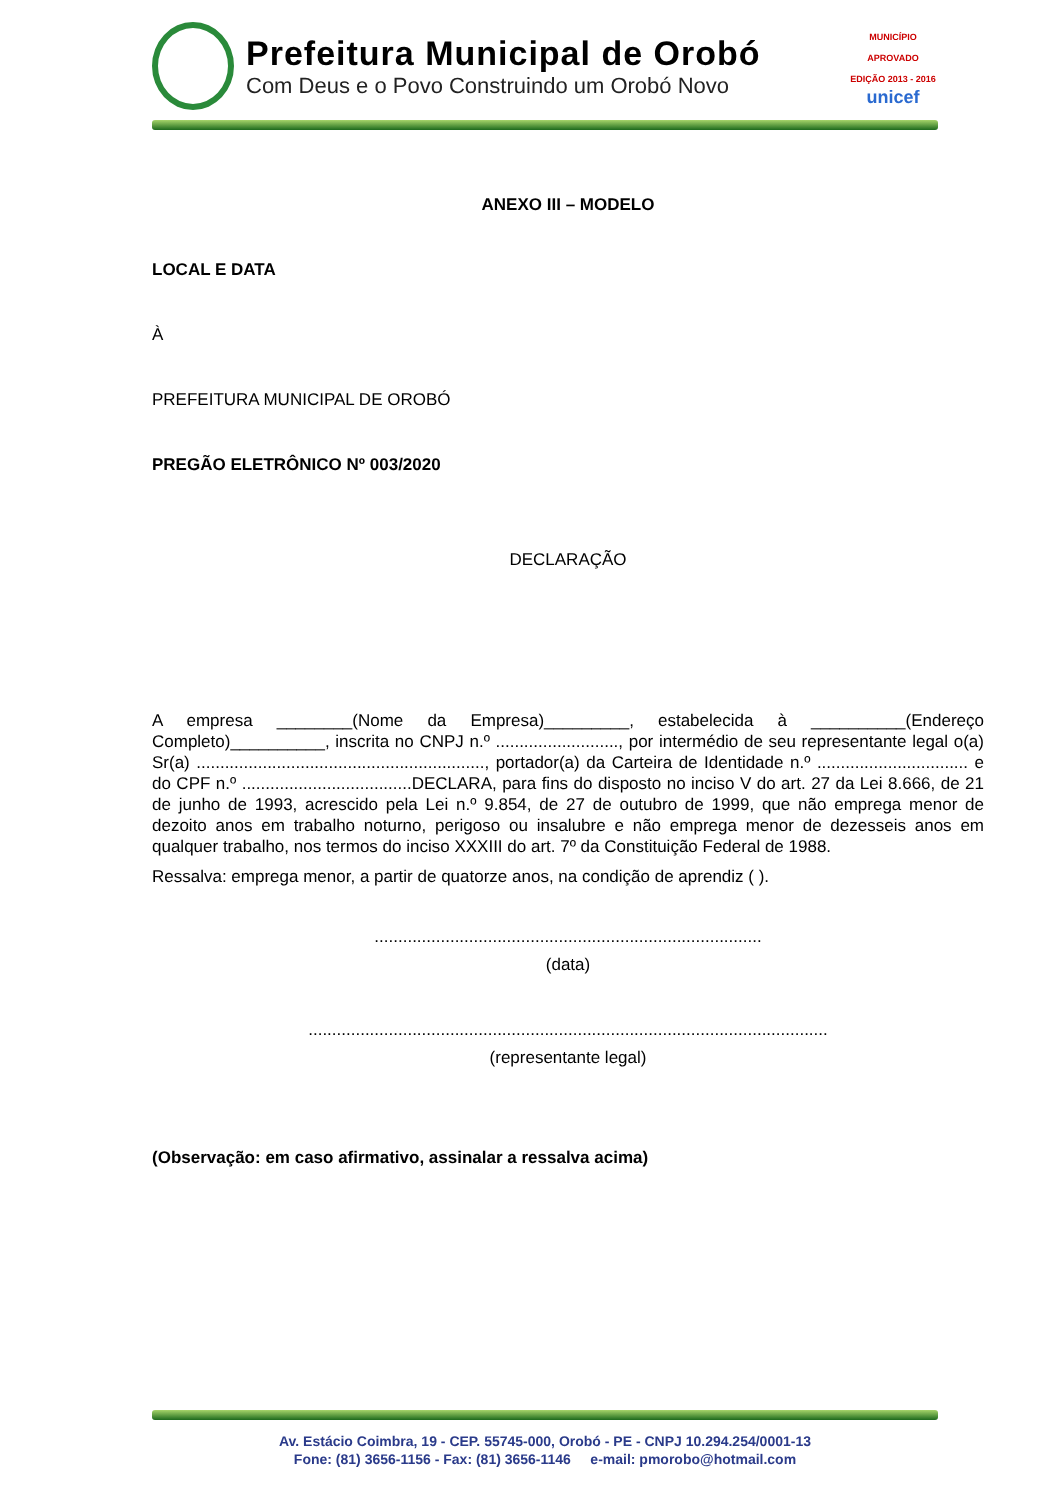Prefeitura Municipal de Orobó
Com Deus e o Povo Construindo um Orobó Novo
MUNICÍPIO APROVADO
EDIÇÃO 2013 - 2016
unicef
ANEXO III – MODELO
LOCAL E DATA
À
PREFEITURA MUNICIPAL DE OROBÓ
PREGÃO ELETRÔNICO Nº 003/2020
DECLARAÇÃO
A empresa ________(Nome da Empresa)_________, estabelecida à __________(Endereço Completo)__________, inscrita no CNPJ n.º .........................., por intermédio de seu representante legal o(a) Sr(a) ............................................................., portador(a) da Carteira de Identidade n.º ................................ e do CPF n.º ....................................DECLARA, para fins do disposto no inciso V do art. 27 da Lei 8.666, de 21 de junho de 1993, acrescido pela Lei n.º 9.854, de 27 de outubro de 1999, que não emprega menor de dezoito anos em trabalho noturno, perigoso ou insalubre e não emprega menor de dezesseis anos em qualquer trabalho, nos termos do inciso XXXIII do art. 7º da Constituição Federal de 1988.
Ressalva: emprega menor, a partir de quatorze anos, na condição de aprendiz ( ).
..................................................................................
(data)
..............................................................................................................
(representante legal)
(Observação: em caso afirmativo, assinalar a ressalva acima)
Av. Estácio Coimbra, 19 - CEP. 55745-000, Orobó - PE - CNPJ 10.294.254/0001-13
Fone: (81) 3656-1156 - Fax: (81) 3656-1146 e-mail: pmorobo@hotmail.com